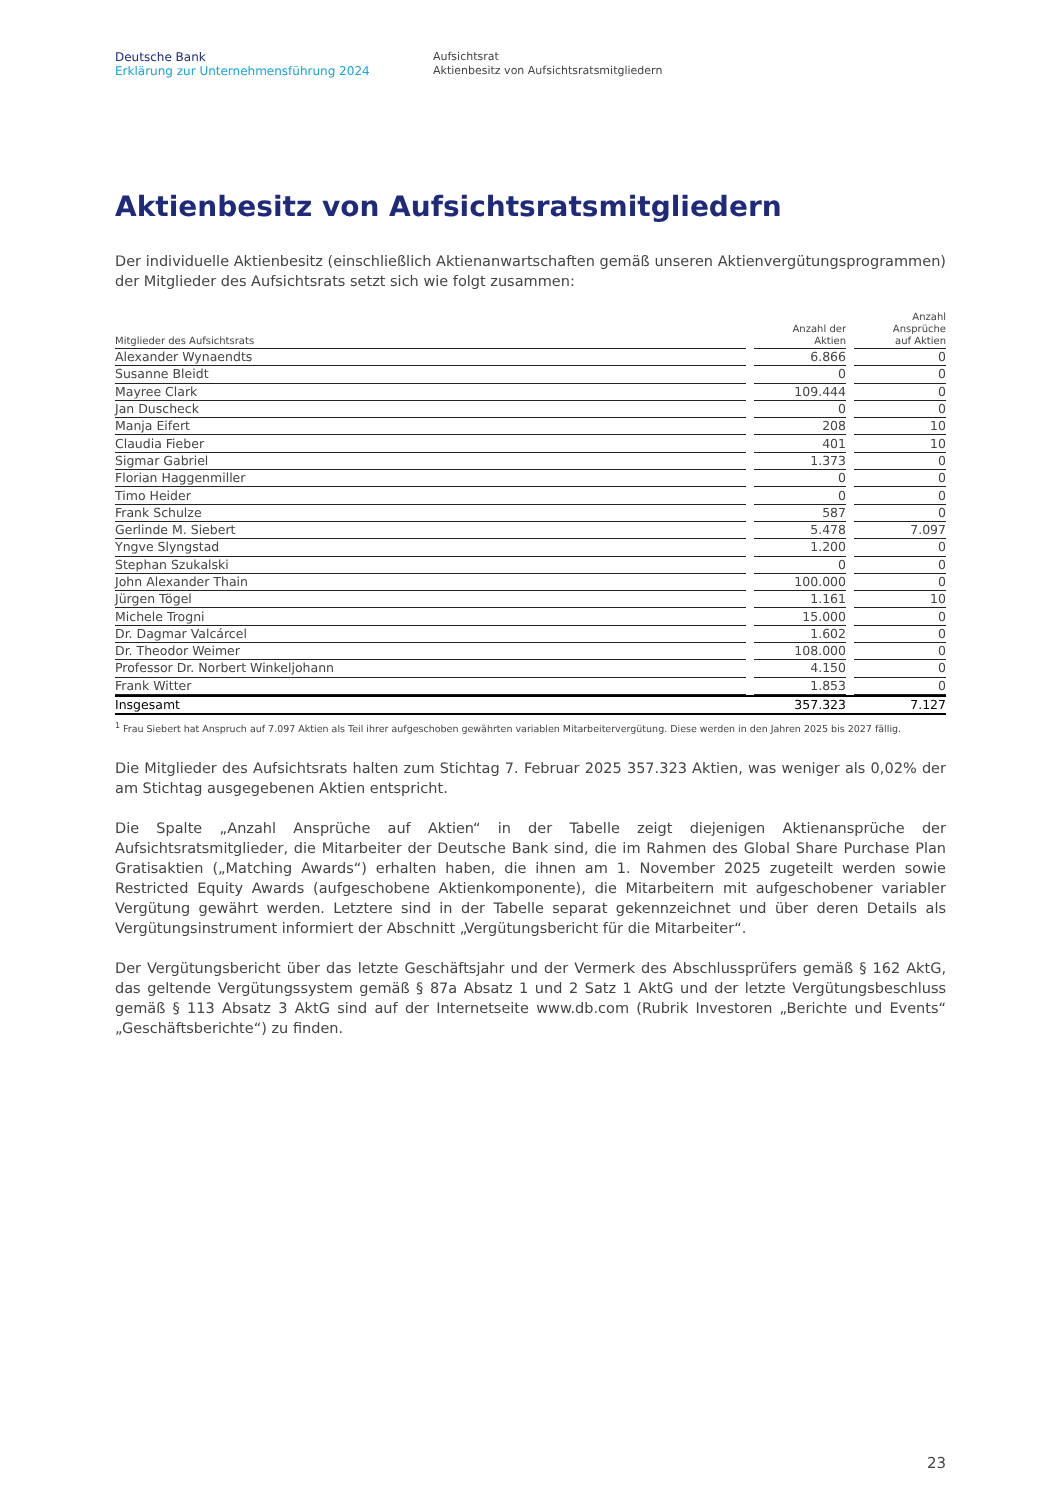Deutsche Bank
Erklärung zur Unternehmensführung 2024
Aufsichtsrat
Aktienbesitz von Aufsichtsratsmitgliedern
Aktienbesitz von Aufsichtsratsmitgliedern
Der individuelle Aktienbesitz (einschließlich Aktienanwartschaften gemäß unseren Aktienvergütungsprogrammen) der Mitglieder des Aufsichtsrats setzt sich wie folgt zusammen:
| Mitglieder des Aufsichtsrats | | Anzahl der Aktien | | Anzahl Ansprüche auf Aktien |
| --- | --- | --- | --- | --- |
| Alexander Wynaendts | | 6.866 | | 0 |
| Susanne Bleidt | | 0 | | 0 |
| Mayree Clark | | 109.444 | | 0 |
| Jan Duscheck | | 0 | | 0 |
| Manja Eifert | | 208 | | 10 |
| Claudia Fieber | | 401 | | 10 |
| Sigmar Gabriel | | 1.373 | | 0 |
| Florian Haggenmiller | | 0 | | 0 |
| Timo Heider | | 0 | | 0 |
| Frank Schulze | | 587 | | 0 |
| Gerlinde M. Siebert | | 5.478 | | 7.097 |
| Yngve Slyngstad | | 1.200 | | 0 |
| Stephan Szukalski | | 0 | | 0 |
| John Alexander Thain | | 100.000 | | 0 |
| Jürgen Tögel | | 1.161 | | 10 |
| Michele Trogni | | 15.000 | | 0 |
| Dr. Dagmar Valcárcel | | 1.602 | | 0 |
| Dr. Theodor Weimer | | 108.000 | | 0 |
| Professor Dr. Norbert Winkeljohann | | 4.150 | | 0 |
| Frank Witter | | 1.853 | | 0 |
| Insgesamt | | 357.323 | | 7.127 |
<sup>1</sup> Frau Siebert hat Anspruch auf 7.097 Aktien als Teil ihrer aufgeschoben gewährten variablen Mitarbeitervergütung. Diese werden in den Jahren 2025 bis 2027 fällig.
Die Mitglieder des Aufsichtsrats halten zum Stichtag 7. Februar 2025 357.323 Aktien, was weniger als 0,02% der am Stichtag ausgegebenen Aktien entspricht.
Die Spalte „Anzahl Ansprüche auf Aktien“ in der Tabelle zeigt diejenigen Aktienansprüche der Aufsichtsratsmitglieder, die Mitarbeiter der Deutsche Bank sind, die im Rahmen des Global Share Purchase Plan Gratisaktien („Matching Awards“) erhalten haben, die ihnen am 1. November 2025 zugeteilt werden sowie Restricted Equity Awards (aufgeschobene Aktienkomponente), die Mitarbeitern mit aufgeschobener variabler Vergütung gewährt werden. Letztere sind in der Tabelle separat gekennzeichnet und über deren Details als Vergütungsinstrument informiert der Abschnitt „Vergütungsbericht für die Mitarbeiter“.
Der Vergütungsbericht über das letzte Geschäftsjahr und der Vermerk des Abschlussprüfers gemäß § 162 AktG, das geltende Vergütungssystem gemäß § 87a Absatz 1 und 2 Satz 1 AktG und der letzte Vergütungsbeschluss gemäß § 113 Absatz 3 AktG sind auf der Internetseite www.db.com (Rubrik Investoren „Berichte und Events“ „Geschäftsberichte“) zu finden.
23